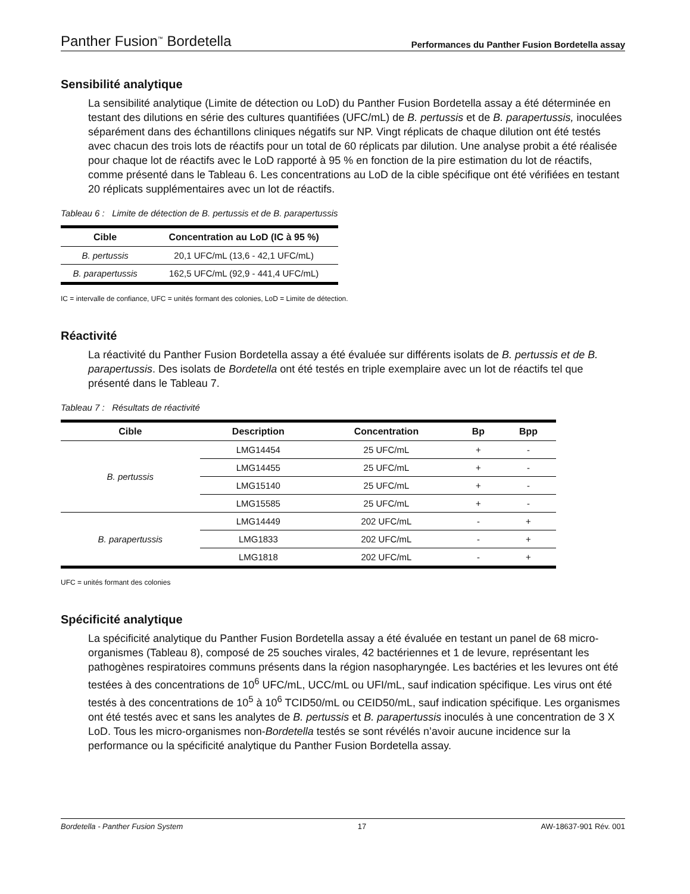Panther Fusion<sup>™</sup> Bordetella Performances du Panther Fusion Bordetella assay
Sensibilité analytique
La sensibilité analytique (Limite de détection ou LoD) du Panther Fusion Bordetella assay a été déterminée en testant des dilutions en série des cultures quantifiées (UFC/mL) de B. pertussis et de B. parapertussis, inoculées séparément dans des échantillons cliniques négatifs sur NP. Vingt réplicats de chaque dilution ont été testés avec chacun des trois lots de réactifs pour un total de 60 réplicats par dilution. Une analyse probit a été réalisée pour chaque lot de réactifs avec le LoD rapporté à 95 % en fonction de la pire estimation du lot de réactifs, comme présenté dans le Tableau 6. Les concentrations au LoD de la cible spécifique ont été vérifiées en testant 20 réplicats supplémentaires avec un lot de réactifs.
Tableau 6 : Limite de détection de B. pertussis et de B. parapertussis
| Cible | Concentration au LoD (IC à 95 %) |
| --- | --- |
| B. pertussis | 20,1 UFC/mL (13,6 - 42,1 UFC/mL) |
| B. parapertussis | 162,5 UFC/mL (92,9 - 441,4 UFC/mL) |
IC = intervalle de confiance, UFC = unités formant des colonies, LoD = Limite de détection.
Réactivité
La réactivité du Panther Fusion Bordetella assay a été évaluée sur différents isolats de B. pertussis et de B. parapertussis. Des isolats de Bordetella ont été testés en triple exemplaire avec un lot de réactifs tel que présenté dans le Tableau 7.
Tableau 7 : Résultats de réactivité
| Cible | Description | Concentration | Bp | Bpp |
| --- | --- | --- | --- | --- |
| B. pertussis | LMG14454 | 25 UFC/mL | + | - |
| | LMG14455 | 25 UFC/mL | + | - |
| | LMG15140 | 25 UFC/mL | + | - |
| | LMG15585 | 25 UFC/mL | + | - |
| B. parapertussis | LMG14449 | 202 UFC/mL | - | + |
| | LMG1833 | 202 UFC/mL | - | + |
| | LMG1818 | 202 UFC/mL | - | + |
UFC = unités formant des colonies
Spécificité analytique
La spécificité analytique du Panther Fusion Bordetella assay a été évaluée en testant un panel de 68 micro-organismes (Tableau 8), composé de 25 souches virales, 42 bactériennes et 1 de levure, représentant les pathogènes respiratoires communs présents dans la région nasopharyngée. Les bactéries et les levures ont été testées à des concentrations de 10<sup>6</sup> UFC/mL, UCC/mL ou UFI/mL, sauf indication spécifique. Les virus ont été testés à des concentrations de 10<sup>5</sup> à 10<sup>6</sup> TCID50/mL ou CEID50/mL, sauf indication spécifique. Les organismes ont été testés avec et sans les analytes de B. pertussis et B. parapertussis inoculés à une concentration de 3 X LoD. Tous les micro-organismes non-Bordetella testés se sont révélés n’avoir aucune incidence sur la performance ou la spécificité analytique du Panther Fusion Bordetella assay.
Bordetella - Panther Fusion System 17 AW-18637-901 Rév. 001